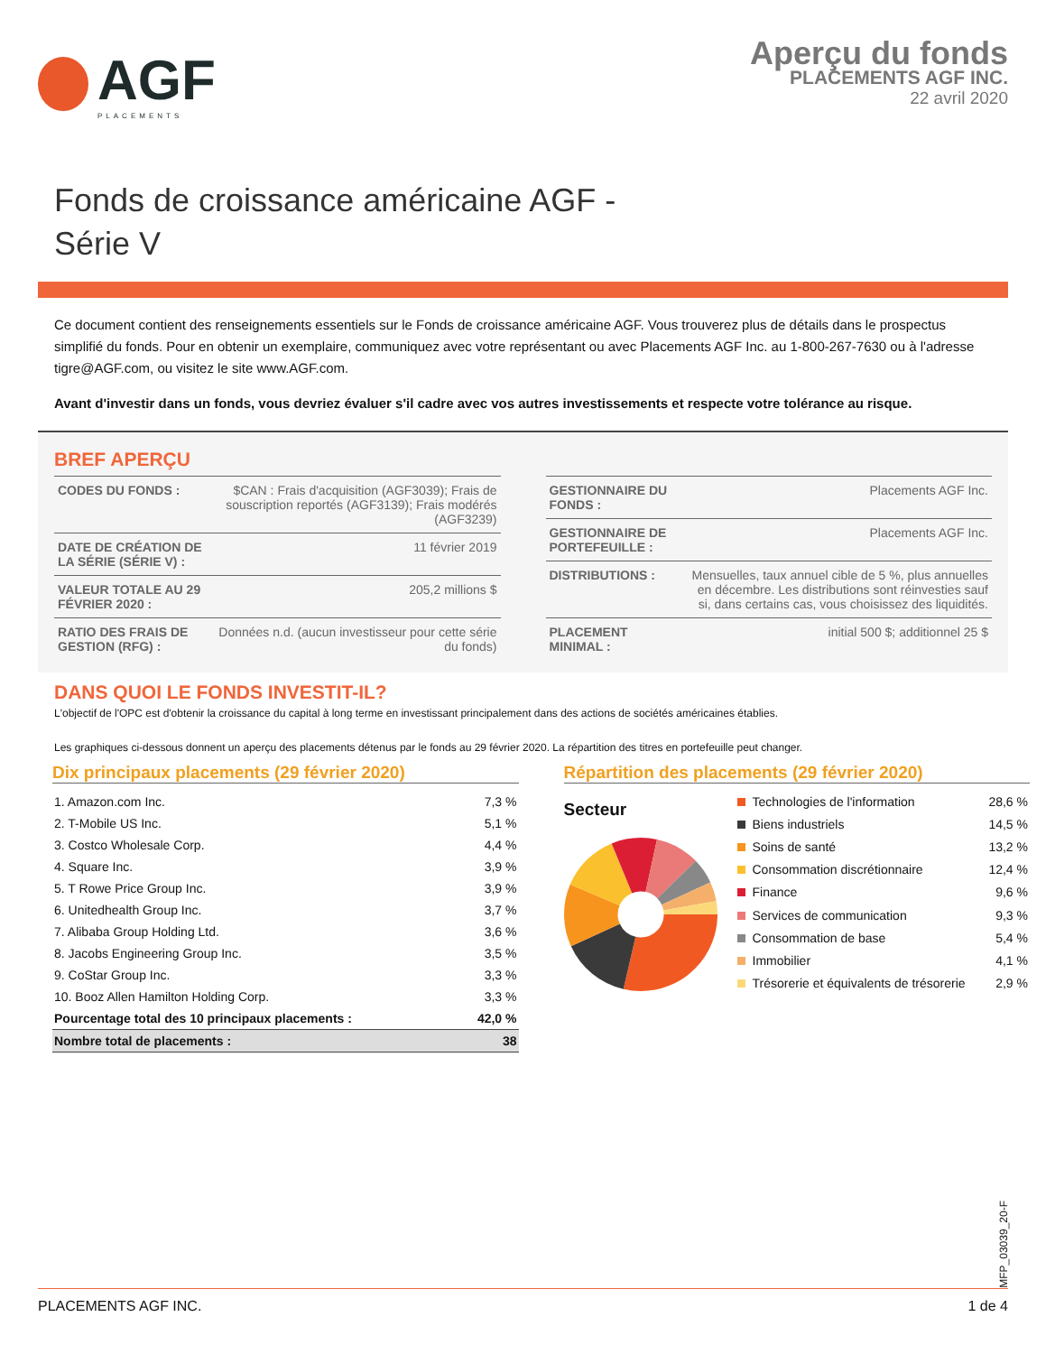AGF
PLACEMENTS
Aperçu du fonds
PLACEMENTS AGF INC.
22 avril 2020
Fonds de croissance américaine AGF -
Série V
Ce document contient des renseignements essentiels sur le Fonds de croissance américaine AGF. Vous trouverez plus de détails dans le prospectus simplifié du fonds. Pour en obtenir un exemplaire, communiquez avec votre représentant ou avec Placements AGF Inc. au 1-800-267-7630 ou à l'adresse tigre@AGF.com, ou visitez le site www.AGF.com.
Avant d'investir dans un fonds, vous devriez évaluer s'il cadre avec vos autres investissements et respecte votre tolérance au risque.
BREF APERÇU
| CODES DU FONDS : | $CAN : Frais d'acquisition (AGF3039); Frais de souscription reportés (AGF3139); Frais modérés (AGF3239) |
| DATE DE CRÉATION DE LA SÉRIE (SÉRIE V) : | 11 février 2019 |
| VALEUR TOTALE AU 29 FÉVRIER 2020 : | 205,2 millions $ |
| RATIO DES FRAIS DE GESTION (RFG) : | Données n.d. (aucun investisseur pour cette série du fonds) |
| GESTIONNAIRE DU FONDS : | Placements AGF Inc. |
| GESTIONNAIRE DE PORTEFEUILLE : | Placements AGF Inc. |
| DISTRIBUTIONS : | Mensuelles, taux annuel cible de 5 %, plus annuelles en décembre. Les distributions sont réinvesties sauf si, dans certains cas, vous choisissez des liquidités. |
| PLACEMENT MINIMAL : | initial 500 $; additionnel 25 $ |
DANS QUOI LE FONDS INVESTIT-IL?
L'objectif de l'OPC est d'obtenir la croissance du capital à long terme en investissant principalement dans des actions de sociétés américaines établies.
Les graphiques ci-dessous donnent un aperçu des placements détenus par le fonds au 29 février 2020. La répartition des titres en portefeuille peut changer.
Dix principaux placements (29 février 2020)
| 1. Amazon.com Inc. | 7,3 % |
| 2. T-Mobile US Inc. | 5,1 % |
| 3. Costco Wholesale Corp. | 4,4 % |
| 4. Square Inc. | 3,9 % |
| 5. T Rowe Price Group Inc. | 3,9 % |
| 6. Unitedhealth Group Inc. | 3,7 % |
| 7. Alibaba Group Holding Ltd. | 3,6 % |
| 8. Jacobs Engineering Group Inc. | 3,5 % |
| 9. CoStar Group Inc. | 3,3 % |
| 10. Booz Allen Hamilton Holding Corp. | 3,3 % |
| Pourcentage total des 10 principaux placements : | 42,0 % |
| Nombre total de placements : | 38 |
Répartition des placements (29 février 2020)
Secteur
| Technologies de l'information | 28,6 % |
| Biens industriels | 14,5 % |
| Soins de santé | 13,2 % |
| Consommation discrétionnaire | 12,4 % |
| Finance | 9,6 % |
| Services de communication | 9,3 % |
| Consommation de base | 5,4 % |
| Immobilier | 4,1 % |
| Trésorerie et équivalents de trésorerie | 2,9 % |
MFP_03039_20-F
PLACEMENTS AGF INC. 1 de 4